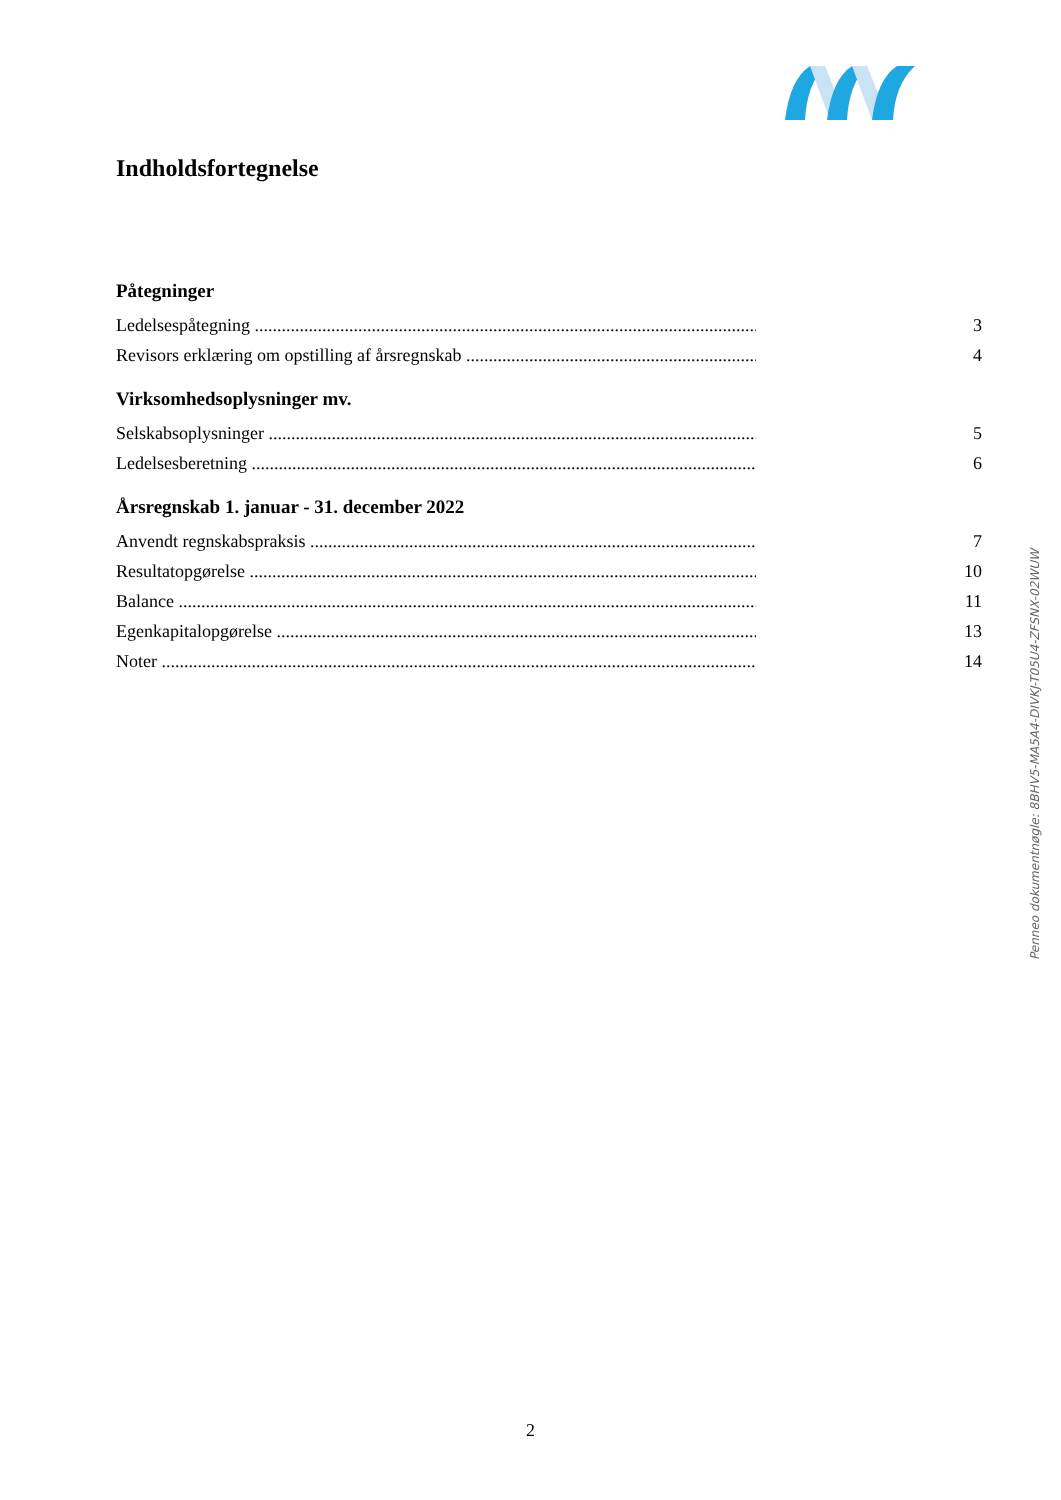Indholdsfortegnelse
Påtegninger
Ledelsespåtegning .................................................................................................................. 3
Revisors erklæring om opstilling af årsregnskab ...................................................................... 4
Virksomhedsoplysninger mv.
Selskabsoplysninger ................................................................................................................. 5
Ledelsesberetning .................................................................................................................... 6
Årsregnskab 1. januar - 31. december 2022
Anvendt regnskabspraksis ........................................................................................................ 7
Resultatopgørelse ..................................................................................................................... 10
Balance ........................................................................................................................................... 11
Egenkapitalopgørelse ............................................................................................................... 13
Noter ................................................................................................................................................. 14
Penneo dokumentnøgle: 8BHV5-MA5A4-DIVKJ-T05U4-ZFSNX-02WUW
2